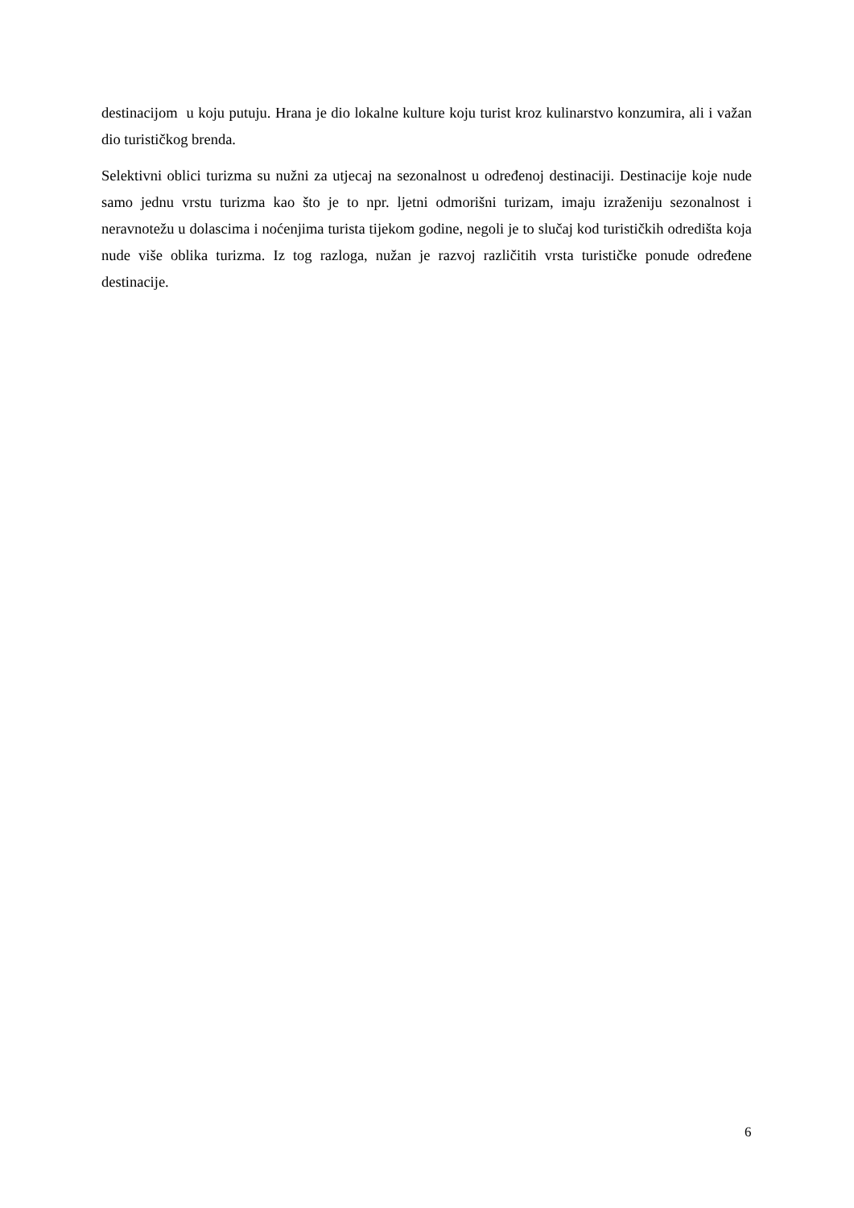destinacijom u koju putuju. Hrana je dio lokalne kulture koju turist kroz kulinarstvo konzumira, ali i važan dio turističkog brenda.
Selektivni oblici turizma su nužni za utjecaj na sezonalnost u određenoj destinaciji. Destinacije koje nude samo jednu vrstu turizma kao što je to npr. ljetni odmorišni turizam, imaju izraženiju sezonalnost i neravnotežu u dolascima i noćenjima turista tijekom godine, negoli je to slučaj kod turističkih odredišta koja nude više oblika turizma. Iz tog razloga, nužan je razvoj različitih vrsta turističke ponude određene destinacije.
6